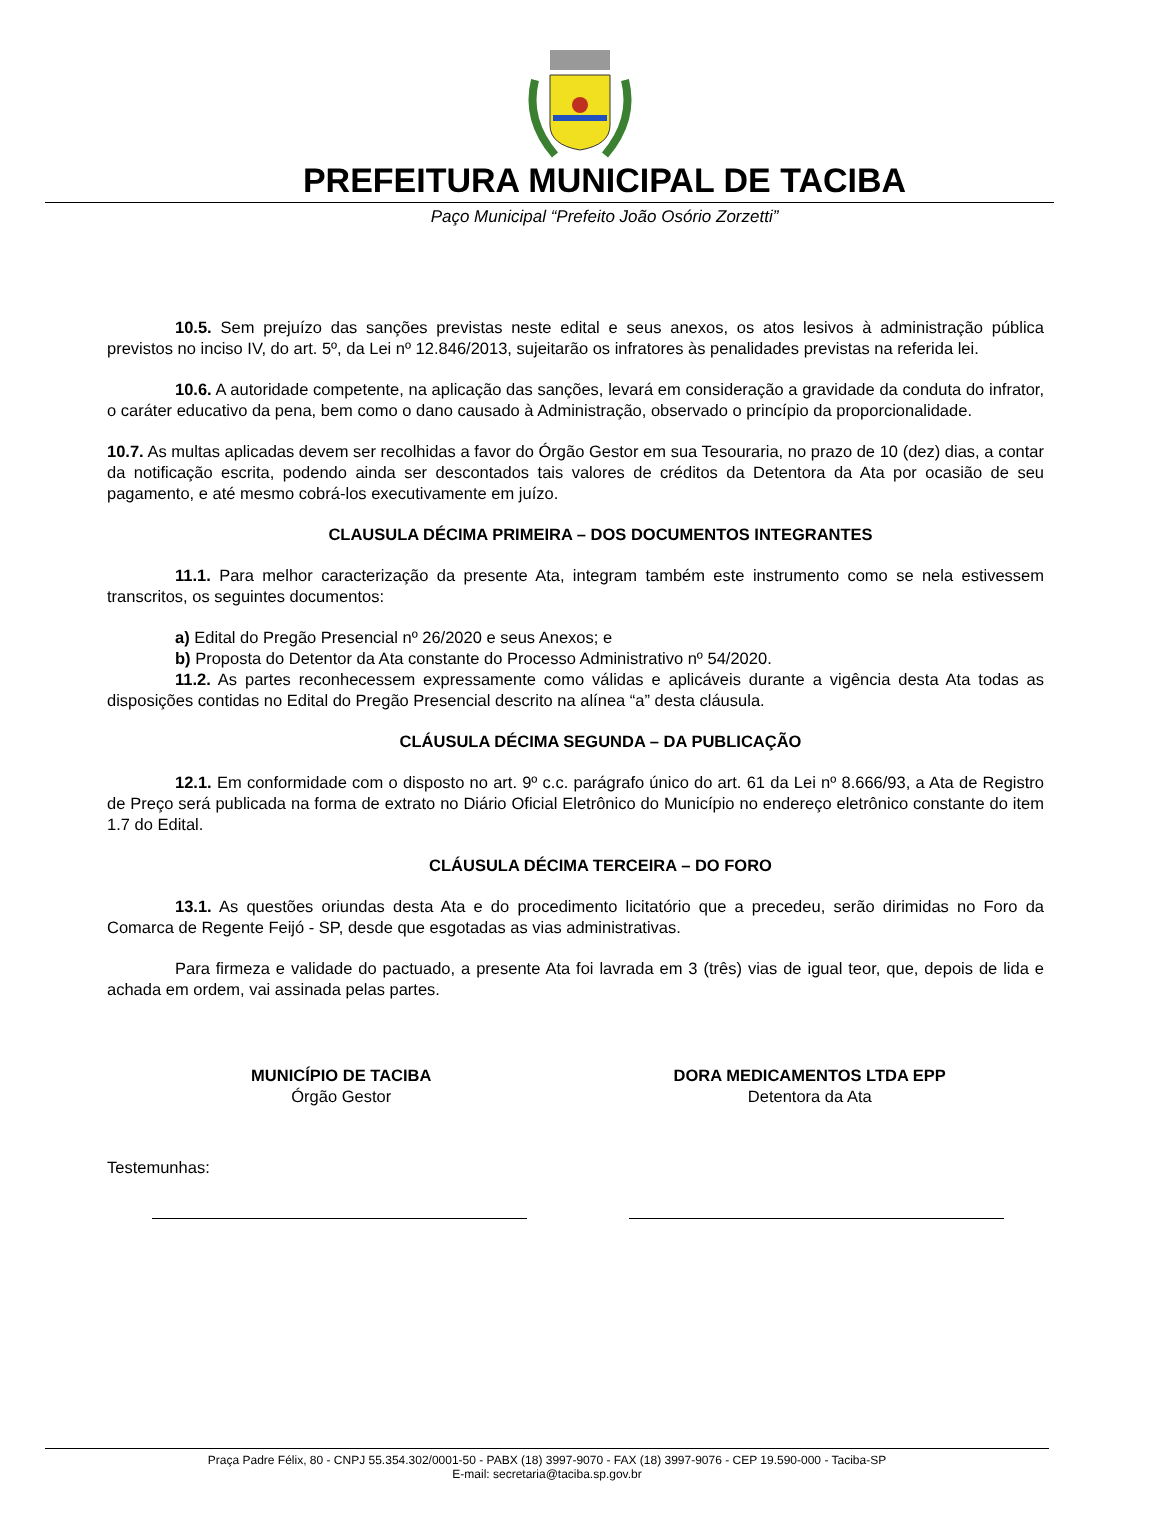PREFEITURA MUNICIPAL DE TACIBA
Paço Municipal “Prefeito João Osório Zorzetti”
10.5. Sem prejuízo das sanções previstas neste edital e seus anexos, os atos lesivos à administração pública previstos no inciso IV, do art. 5º, da Lei nº 12.846/2013, sujeitarão os infratores às penalidades previstas na referida lei.
10.6. A autoridade competente, na aplicação das sanções, levará em consideração a gravidade da conduta do infrator, o caráter educativo da pena, bem como o dano causado à Administração, observado o princípio da proporcionalidade.
10.7. As multas aplicadas devem ser recolhidas a favor do Órgão Gestor em sua Tesouraria, no prazo de 10 (dez) dias, a contar da notificação escrita, podendo ainda ser descontados tais valores de créditos da Detentora da Ata por ocasião de seu pagamento, e até mesmo cobrá-los executivamente em juízo.
CLAUSULA DÉCIMA PRIMEIRA – DOS DOCUMENTOS INTEGRANTES
11.1. Para melhor caracterização da presente Ata, integram também este instrumento como se nela estivessem transcritos, os seguintes documentos:
a) Edital do Pregão Presencial nº 26/2020 e seus Anexos; e
b) Proposta do Detentor da Ata constante do Processo Administrativo nº 54/2020.
11.2. As partes reconhecessem expressamente como válidas e aplicáveis durante a vigência desta Ata todas as disposições contidas no Edital do Pregão Presencial descrito na alínea “a” desta cláusula.
CLÁUSULA DÉCIMA SEGUNDA – DA PUBLICAÇÃO
12.1. Em conformidade com o disposto no art. 9º c.c. parágrafo único do art. 61 da Lei nº 8.666/93, a Ata de Registro de Preço será publicada na forma de extrato no Diário Oficial Eletrônico do Município no endereço eletrônico constante do item 1.7 do Edital.
CLÁUSULA DÉCIMA TERCEIRA – DO FORO
13.1. As questões oriundas desta Ata e do procedimento licitatório que a precedeu, serão dirimidas no Foro da Comarca de Regente Feijó - SP, desde que esgotadas as vias administrativas.
Para firmeza e validade do pactuado, a presente Ata foi lavrada em 3 (três) vias de igual teor, que, depois de lida e achada em ordem, vai assinada pelas partes.
MUNICÍPIO DE TACIBA
Órgão Gestor
DORA MEDICAMENTOS LTDA EPP
Detentora da Ata
Testemunhas:
Praça Padre Félix, 80 - CNPJ 55.354.302/0001-50 - PABX (18) 3997-9070 - FAX (18) 3997-9076 - CEP 19.590-000 - Taciba-SP
E-mail: secretaria@taciba.sp.gov.br